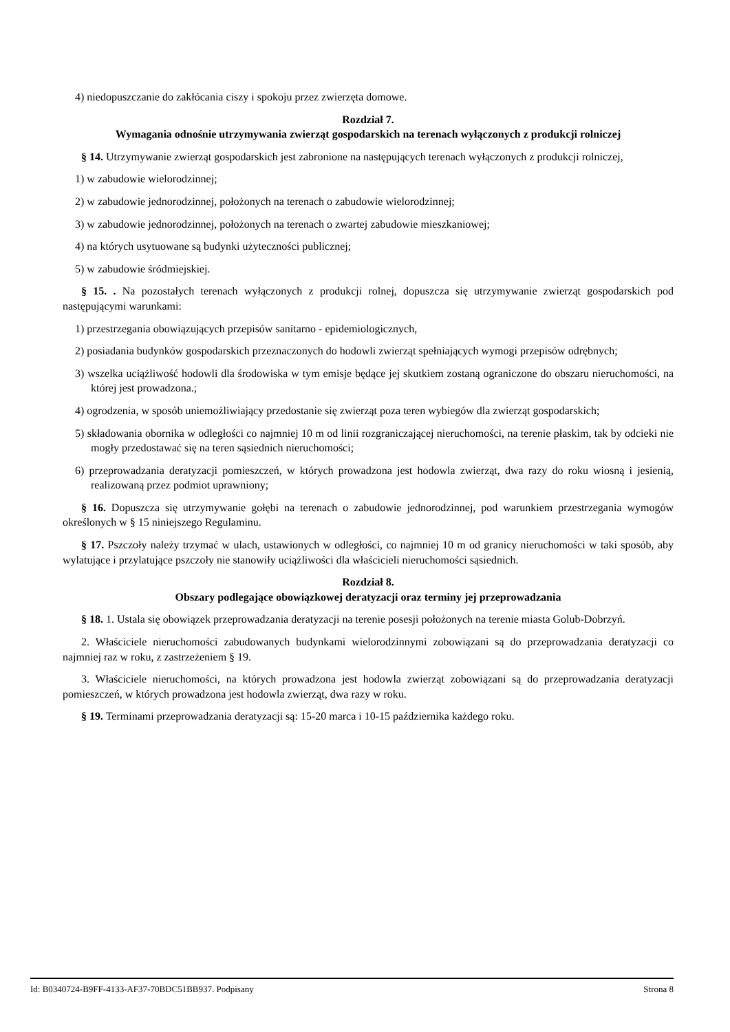4) niedopuszczanie do zakłócania ciszy i spokoju przez zwierzęta domowe.
Rozdział 7.
Wymagania odnośnie utrzymywania zwierząt gospodarskich na terenach wyłączonych z produkcji rolniczej
§ 14. Utrzymywanie zwierząt gospodarskich jest zabronione na następujących terenach wyłączonych z produkcji rolniczej,
1) w zabudowie wielorodzinnej;
2) w zabudowie jednorodzinnej, położonych na terenach o zabudowie wielorodzinnej;
3) w zabudowie jednorodzinnej, położonych na terenach o zwartej zabudowie mieszkaniowej;
4) na których usytuowane są budynki użyteczności publicznej;
5) w zabudowie śródmiejskiej.
§ 15. . Na pozostałych terenach wyłączonych z produkcji rolnej, dopuszcza się utrzymywanie zwierząt gospodarskich pod następującymi warunkami:
1) przestrzegania obowiązujących przepisów sanitarno - epidemiologicznych,
2) posiadania budynków gospodarskich przeznaczonych do hodowli zwierząt spełniających wymogi przepisów odrębnych;
3) wszelka uciążliwość hodowli dla środowiska w tym emisje będące jej skutkiem zostaną ograniczone do obszaru nieruchomości, na której jest prowadzona.;
4) ogrodzenia, w sposób uniemożliwiający przedostanie się zwierząt poza teren wybiegów dla zwierząt gospodarskich;
5) składowania obornika w odległości co najmniej 10 m od linii rozgraniczającej nieruchomości, na terenie płaskim, tak by odcieki nie mogły przedostawać się na teren sąsiednich nieruchomości;
6) przeprowadzania deratyzacji pomieszczeń, w których prowadzona jest hodowla zwierząt, dwa razy do roku wiosną i jesienią, realizowaną przez podmiot uprawniony;
§ 16. Dopuszcza się utrzymywanie gołębi na terenach o zabudowie jednorodzinnej, pod warunkiem przestrzegania wymogów określonych w § 15 niniejszego Regulaminu.
§ 17. Pszczoły należy trzymać w ulach, ustawionych w odległości, co najmniej 10 m od granicy nieruchomości w taki sposób, aby wylatujące i przylatujące pszczoły nie stanowiły uciążliwości dla właścicieli nieruchomości sąsiednich.
Rozdział 8.
Obszary podlegające obowiązkowej deratyzacji oraz terminy jej przeprowadzania
§ 18. 1. Ustala się obowiązek przeprowadzania deratyzacji na terenie posesji położonych na terenie miasta Golub-Dobrzyń.
2. Właściciele nieruchomości zabudowanych budynkami wielorodzinnymi zobowiązani są do przeprowadzania deratyzacji co najmniej raz w roku, z zastrzeżeniem § 19.
3. Właściciele nieruchomości, na których prowadzona jest hodowla zwierząt zobowiązani są do przeprowadzania deratyzacji pomieszczeń, w których prowadzona jest hodowla zwierząt, dwa razy w roku.
§ 19. Terminami przeprowadzania deratyzacji są: 15-20 marca i 10-15 października każdego roku.
Id: B0340724-B9FF-4133-AF37-70BDC51BB937. Podpisany Strona 8